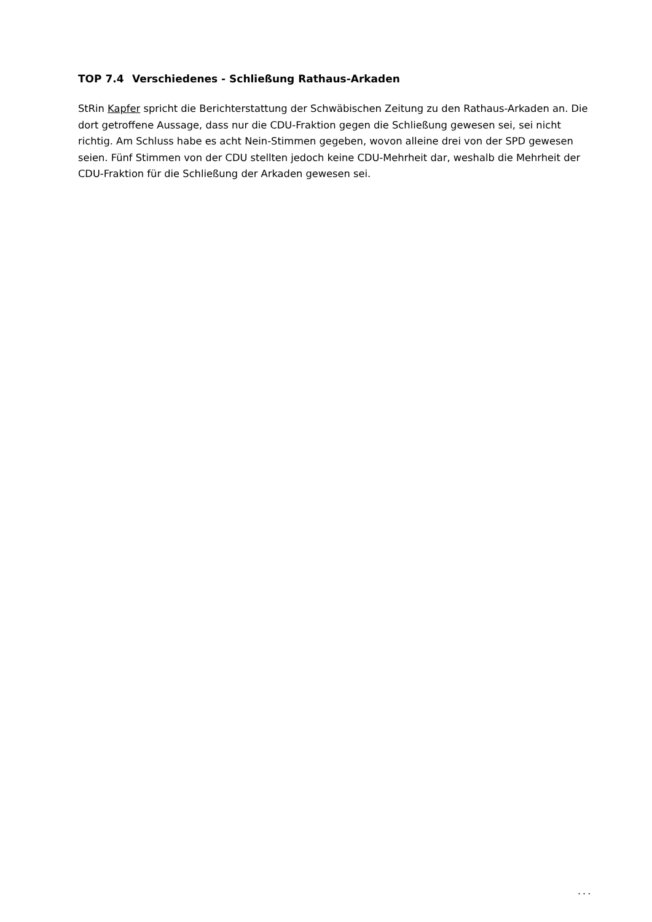TOP 7.4 Verschiedenes - Schließung Rathaus-Arkaden
StRin Kapfer spricht die Berichterstattung der Schwäbischen Zeitung zu den Rathaus-Arkaden an. Die dort getroffene Aussage, dass nur die CDU-Fraktion gegen die Schließung gewesen sei, sei nicht richtig. Am Schluss habe es acht Nein-Stimmen gegeben, wovon alleine drei von der SPD gewesen seien. Fünf Stimmen von der CDU stellten jedoch keine CDU-Mehrheit dar, weshalb die Mehrheit der CDU-Fraktion für die Schließung der Arkaden gewesen sei.
...